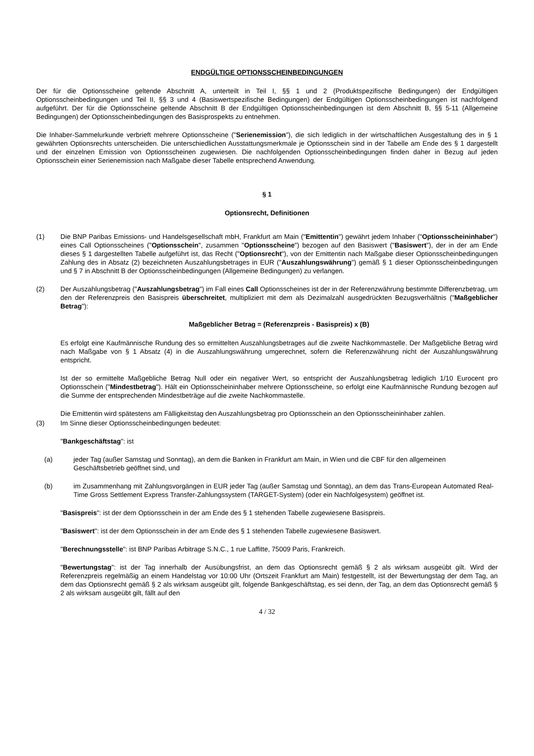ENDGÜLTIGE OPTIONSSCHEINBEDINGUNGEN
Der für die Optionsscheine geltende Abschnitt A, unterteilt in Teil I, §§ 1 und 2 (Produktspezifische Bedingungen) der Endgültigen Optionsscheinbedingungen und Teil II, §§ 3 und 4 (Basiswertspezifische Bedingungen) der Endgültigen Optionsscheinbedingungen ist nachfolgend aufgeführt. Der für die Optionsscheine geltende Abschnitt B der Endgültigen Optionsscheinbedingungen ist dem Abschnitt B, §§ 5-11 (Allgemeine Bedingungen) der Optionsscheinbedingungen des Basisprospekts zu entnehmen.
Die Inhaber-Sammelurkunde verbrieft mehrere Optionsscheine ("Serienemission"), die sich lediglich in der wirtschaftlichen Ausgestaltung des in § 1 gewährten Optionsrechts unterscheiden. Die unterschiedlichen Ausstattungsmerkmale je Optionsschein sind in der Tabelle am Ende des § 1 dargestellt und der einzelnen Emission von Optionsscheinen zugewiesen. Die nachfolgenden Optionsscheinbedingungen finden daher in Bezug auf jeden Optionsschein einer Serienemission nach Maßgabe dieser Tabelle entsprechend Anwendung.
§ 1
Optionsrecht, Definitionen
(1) Die BNP Paribas Emissions- und Handelsgesellschaft mbH, Frankfurt am Main ("Emittentin") gewährt jedem Inhaber ("Optionsscheininhaber") eines Call Optionsscheines ("Optionsschein", zusammen "Optionsscheine") bezogen auf den Basiswert ("Basiswert"), der in der am Ende dieses § 1 dargestellten Tabelle aufgeführt ist, das Recht ("Optionsrecht"), von der Emittentin nach Maßgabe dieser Optionsscheinbedingungen Zahlung des in Absatz (2) bezeichneten Auszahlungsbetrages in EUR ("Auszahlungswährung") gemäß § 1 dieser Optionsscheinbedingungen und § 7 in Abschnitt B der Optionsscheinbedingungen (Allgemeine Bedingungen) zu verlangen.
(2) Der Auszahlungsbetrag ("Auszahlungsbetrag") im Fall eines Call Optionsscheines ist der in der Referenzwährung bestimmte Differenzbetrag, um den der Referenzpreis den Basispreis überschreitet, multipliziert mit dem als Dezimalzahl ausgedrückten Bezugsverhältnis ("Maßgeblicher Betrag"):
Maßgeblicher Betrag = (Referenzpreis - Basispreis) x (B)
Es erfolgt eine Kaufmännische Rundung des so ermittelten Auszahlungsbetrages auf die zweite Nachkommastelle. Der Maßgebliche Betrag wird nach Maßgabe von § 1 Absatz (4) in die Auszahlungswährung umgerechnet, sofern die Referenzwährung nicht der Auszahlungswährung entspricht.
Ist der so ermittelte Maßgebliche Betrag Null oder ein negativer Wert, so entspricht der Auszahlungsbetrag lediglich 1/10 Eurocent pro Optionsschein ("Mindestbetrag"). Hält ein Optionsscheininhaber mehrere Optionsscheine, so erfolgt eine Kaufmännische Rundung bezogen auf die Summe der entsprechenden Mindestbeträge auf die zweite Nachkommastelle.
Die Emittentin wird spätestens am Fälligkeitstag den Auszahlungsbetrag pro Optionsschein an den Optionsscheininhaber zahlen.
(3) Im Sinne dieser Optionsscheinbedingungen bedeutet:
"Bankgeschäftstag": ist
(a) jeder Tag (außer Samstag und Sonntag), an dem die Banken in Frankfurt am Main, in Wien und die CBF für den allgemeinen Geschäftsbetrieb geöffnet sind, und
(b) im Zusammenhang mit Zahlungsvorgängen in EUR jeder Tag (außer Samstag und Sonntag), an dem das Trans-European Automated Real-Time Gross Settlement Express Transfer-Zahlungssystem (TARGET-System) (oder ein Nachfolgesystem) geöffnet ist.
"Basispreis": ist der dem Optionsschein in der am Ende des § 1 stehenden Tabelle zugewiesene Basispreis.
"Basiswert": ist der dem Optionsschein in der am Ende des § 1 stehenden Tabelle zugewiesene Basiswert.
"Berechnungsstelle": ist BNP Paribas Arbitrage S.N.C., 1 rue Laffitte, 75009 Paris, Frankreich.
"Bewertungstag": ist der Tag innerhalb der Ausübungsfrist, an dem das Optionsrecht gemäß § 2 als wirksam ausgeübt gilt. Wird der Referenzpreis regelmäßig an einem Handelstag vor 10:00 Uhr (Ortszeit Frankfurt am Main) festgestellt, ist der Bewertungstag der dem Tag, an dem das Optionsrecht gemäß § 2 als wirksam ausgeübt gilt, folgende Bankgeschäftstag, es sei denn, der Tag, an dem das Optionsrecht gemäß § 2 als wirksam ausgeübt gilt, fällt auf den
4 / 32